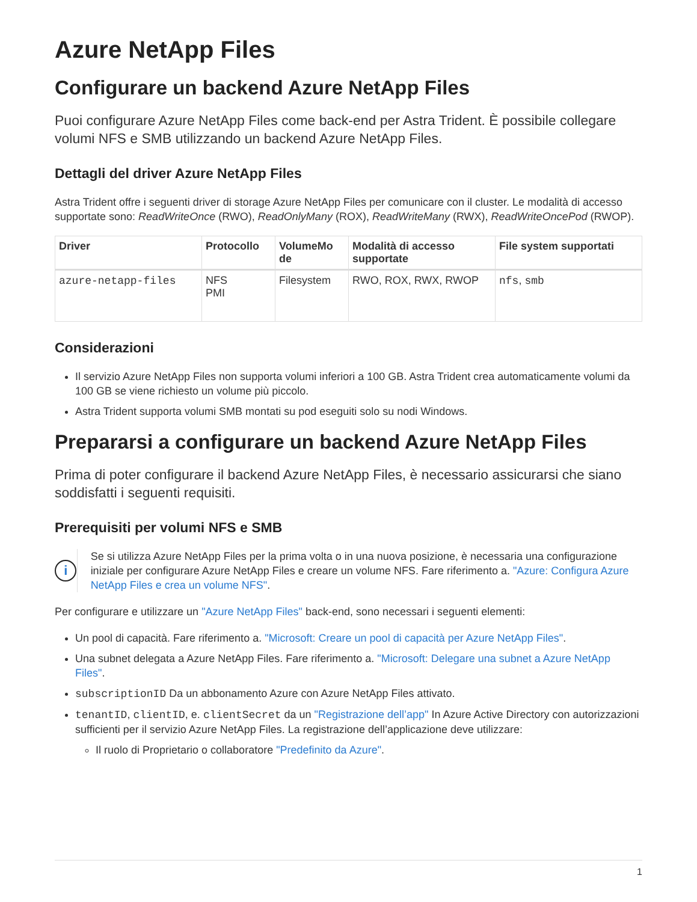Azure NetApp Files
Configurare un backend Azure NetApp Files
Puoi configurare Azure NetApp Files come back-end per Astra Trident. È possibile collegare volumi NFS e SMB utilizzando un backend Azure NetApp Files.
Dettagli del driver Azure NetApp Files
Astra Trident offre i seguenti driver di storage Azure NetApp Files per comunicare con il cluster. Le modalità di accesso supportate sono: ReadWriteOnce (RWO), ReadOnlyMany (ROX), ReadWriteMany (RWX), ReadWriteOncePod (RWOP).
| Driver | Protocollo | VolumeMo de | Modalità di accesso supportate | File system supportati |
| --- | --- | --- | --- | --- |
| azure-netapp-files | NFS PMI | Filesystem | RWO, ROX, RWX, RWOP | nfs , smb |
Considerazioni
Il servizio Azure NetApp Files non supporta volumi inferiori a 100 GB. Astra Trident crea automaticamente volumi da 100 GB se viene richiesto un volume più piccolo.
Astra Trident supporta volumi SMB montati su pod eseguiti solo su nodi Windows.
Prepararsi a configurare un backend Azure NetApp Files
Prima di poter configurare il backend Azure NetApp Files, è necessario assicurarsi che siano soddisfatti i seguenti requisiti.
Prerequisiti per volumi NFS e SMB
i
Se si utilizza Azure NetApp Files per la prima volta o in una nuova posizione, è necessaria una configurazione iniziale per configurare Azure NetApp Files e creare un volume NFS. Fare riferimento a. "Azure: Configura Azure NetApp Files e crea un volume NFS".
Per configurare e utilizzare un "Azure NetApp Files" back-end, sono necessari i seguenti elementi:
Un pool di capacità. Fare riferimento a. "Microsoft: Creare un pool di capacità per Azure NetApp Files".
Una subnet delegata a Azure NetApp Files. Fare riferimento a. "Microsoft: Delegare una subnet a Azure NetApp Files".
subscriptionID Da un abbonamento Azure con Azure NetApp Files attivato.
tenantID, clientID, e. clientSecret da un "Registrazione dell’app" In Azure Active Directory con autorizzazioni sufficienti per il servizio Azure NetApp Files. La registrazione dell’applicazione deve utilizzare:
Il ruolo di Proprietario o collaboratore "Predefinito da Azure".
1